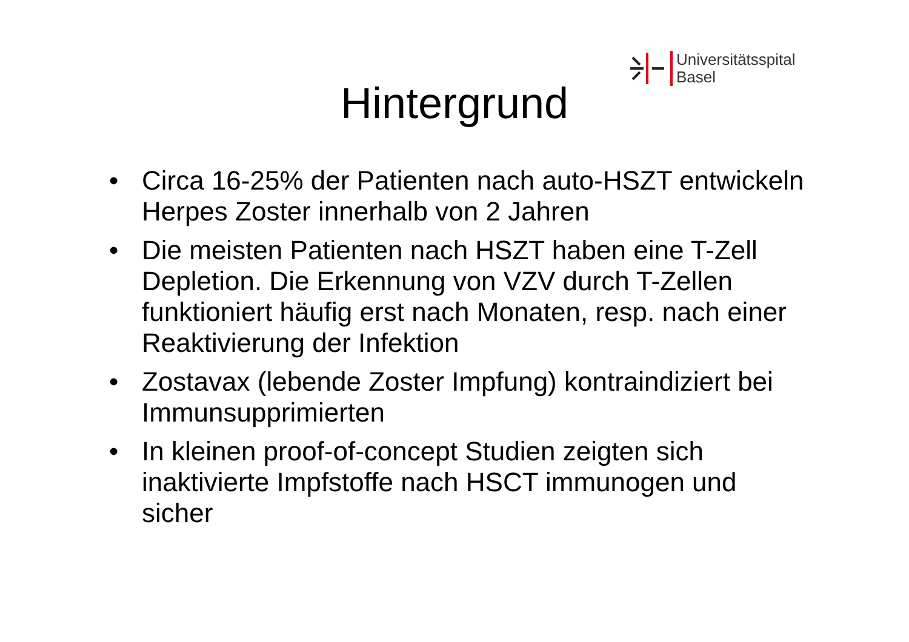Universitätsspital
Basel
Hintergrund
• Circa 16-25% der Patienten nach auto-HSZT entwickeln Herpes Zoster innerhalb von 2 Jahren
• Die meisten Patienten nach HSZT haben eine T-Zell Depletion. Die Erkennung von VZV durch T-Zellen funktioniert häufig erst nach Monaten, resp. nach einer Reaktivierung der Infektion
• Zostavax (lebende Zoster Impfung) kontraindiziert bei Immunsupprimierten
• In kleinen proof-of-concept Studien zeigten sich inaktivierte Impfstoffe nach HSCT immunogen und sicher